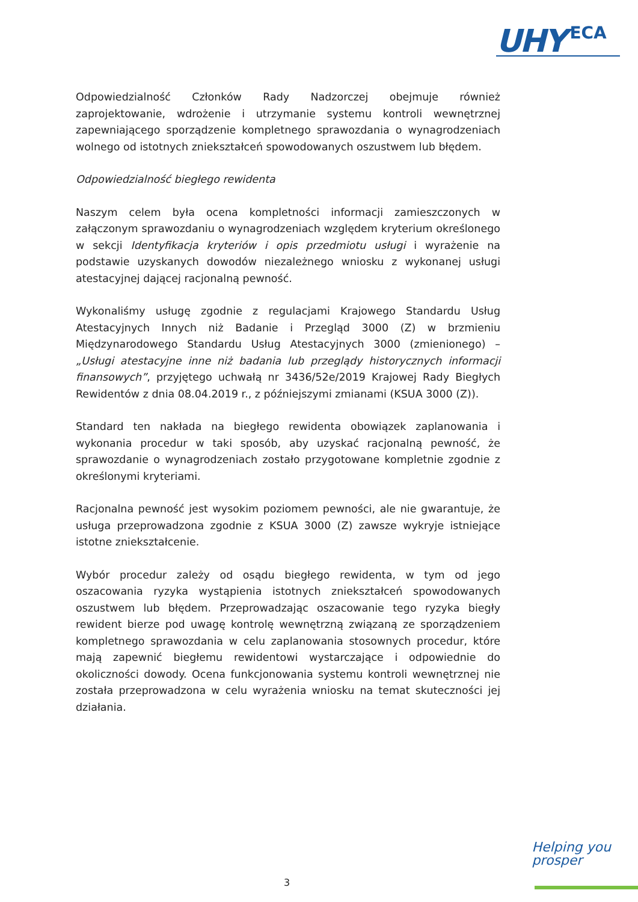UHY ECA
Odpowiedzialność Członków Rady Nadzorczej obejmuje również zaprojektowanie, wdrożenie i utrzymanie systemu kontroli wewnętrznej zapewniającego sporządzenie kompletnego sprawozdania o wynagrodzeniach wolnego od istotnych zniekształceń spowodowanych oszustwem lub błędem.
Odpowiedzialność biegłego rewidenta
Naszym celem była ocena kompletności informacji zamieszczonych w załączonym sprawozdaniu o wynagrodzeniach względem kryterium określonego w sekcji Identyfikacja kryteriów i opis przedmiotu usługi i wyrażenie na podstawie uzyskanych dowodów niezależnego wniosku z wykonanej usługi atestacyjnej dającej racjonalną pewność.
Wykonaliśmy usługę zgodnie z regulacjami Krajowego Standardu Usług Atestacyjnych Innych niż Badanie i Przegląd 3000 (Z) w brzmieniu Międzynarodowego Standardu Usług Atestacyjnych 3000 (zmienionego) – „Usługi atestacyjne inne niż badania lub przeglądy historycznych informacji finansowych”, przyjętego uchwałą nr 3436/52e/2019 Krajowej Rady Biegłych Rewidentów z dnia 08.04.2019 r., z późniejszymi zmianami (KSUA 3000 (Z)).
Standard ten nakłada na biegłego rewidenta obowiązek zaplanowania i wykonania procedur w taki sposób, aby uzyskać racjonalną pewność, że sprawozdanie o wynagrodzeniach zostało przygotowane kompletnie zgodnie z określonymi kryteriami.
Racjonalna pewność jest wysokim poziomem pewności, ale nie gwarantuje, że usługa przeprowadzona zgodnie z KSUA 3000 (Z) zawsze wykryje istniejące istotne zniekształcenie.
Wybór procedur zależy od osądu biegłego rewidenta, w tym od jego oszacowania ryzyka wystąpienia istotnych zniekształceń spowodowanych oszustwem lub błędem. Przeprowadzając oszacowanie tego ryzyka biegły rewident bierze pod uwagę kontrolę wewnętrzną związaną ze sporządzeniem kompletnego sprawozdania w celu zaplanowania stosownych procedur, które mają zapewnić biegłemu rewidentowi wystarczające i odpowiednie do okoliczności dowody. Ocena funkcjonowania systemu kontroli wewnętrznej nie została przeprowadzona w celu wyrażenia wniosku na temat skuteczności jej działania.
Helping you
prosper
3